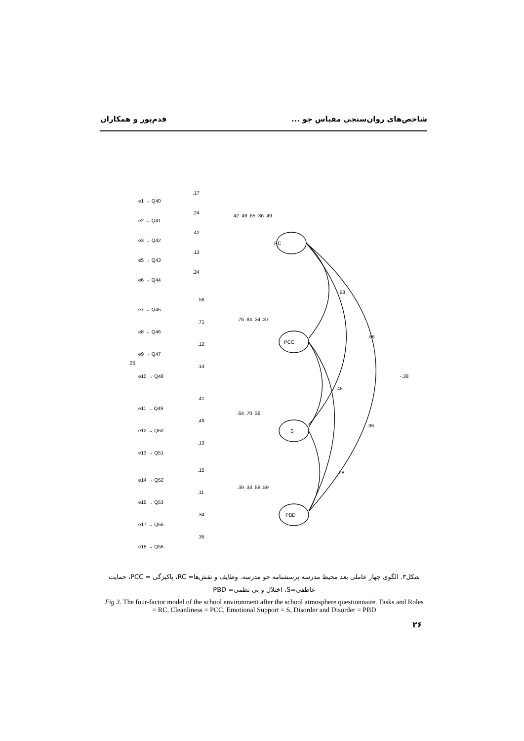شاخص‌های روان‌سنجی مقیاس جو ... قدم‌پور و همکاران
RC
PCC
S
PBD
.58
.66
-.38
.45
-.36
-.08
.25
e1 → Q40
e2 → Q41
e3 → Q42
e5 → Q43
e6 → Q44
e7 → Q45
e8 → Q46
e9 → Q47
e10 → Q48
e11 → Q49
e12 → Q50
e13 → Q51
e14 → Q52
e15 → Q53
e17 → Q55
e18 → Q56
.17
.24
.42
.13
.24
.42 .49 .65 .36 .49
.58
.71
.12
.14
.76 .84 .34 .37
.41
.49
.13
.64 .70 .36
.15
.11
.34
.35
.39 .33 .58 .59
شکل۳. الگوی چهار عاملی بعد محیط مدرسه پرسشنامه جو مدرسه. وظایف و نقش‌ها= RC، پاکیزگی = PCC، حمایت عاطفی=S، اختلال و بی نظمی= PBD
Fig 3. The four-factor model of the school environment after the school atmosphere questionnaire. Tasks and Roles = RC, Cleanliness = PCC, Emotional Support = S, Disorder and Disorder = PBD
۲۶